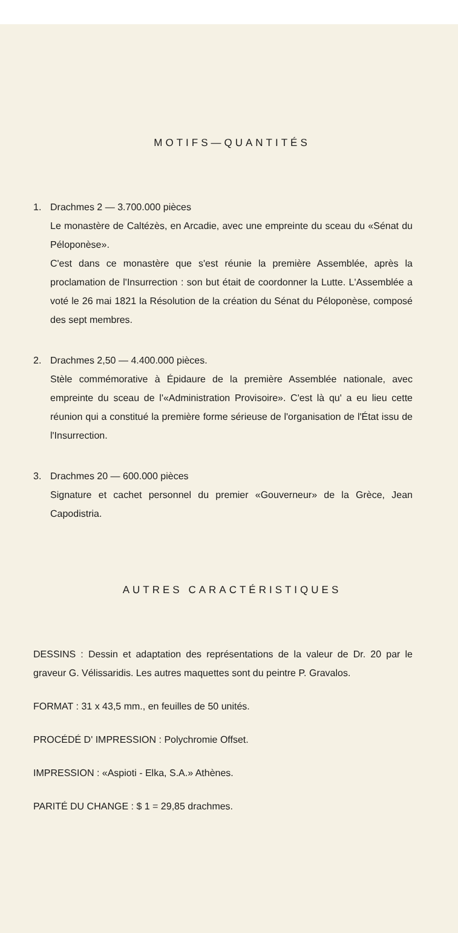MOTIFS—QUANTITÉS
1. Drachmes 2 — 3.700.000 pièces
Le monastère de Caltézès, en Arcadie, avec une empreinte du sceau du «Sénat du Péloponèse».
C'est dans ce monastère que s'est réunie la première Assemblée, après la proclamation de l'Insurrection : son but était de coordonner la Lutte. L'Assemblée a voté le 26 mai 1821 la Résolution de la création du Sénat du Péloponèse, composé des sept membres.
2. Drachmes 2,50 — 4.400.000 pièces.
Stèle commémorative à Épidaure de la première Assemblée nationale, avec empreinte du sceau de l'«Administration Provisoire». C'est là qu' a eu lieu cette réunion qui a constitué la première forme sérieuse de l'organisation de l'État issu de l'Insurrection.
3. Drachmes 20 — 600.000 pièces
Signature et cachet personnel du premier «Gouverneur» de la Grèce, Jean Capodistria.
AUTRES CARACTÉRISTIQUES
DESSINS : Dessin et adaptation des représentations de la valeur de Dr. 20 par le graveur G. Vélissaridis. Les autres maquettes sont du peintre P. Gravalos.
FORMAT : 31 x 43,5 mm., en feuilles de 50 unités.
PROCÉDÉ D' IMPRESSION : Polychromie Offset.
IMPRESSION : «Aspioti - Elka, S.A.» Athènes.
PARITÉ DU CHANGE : $ 1 = 29,85 drachmes.